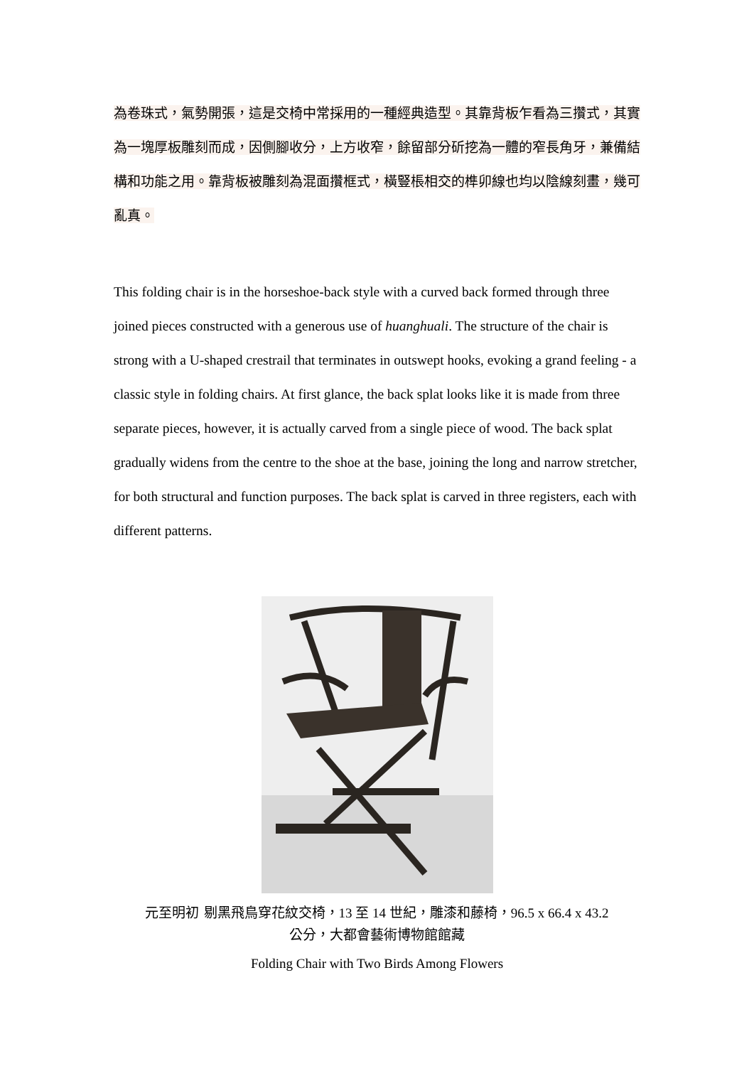為卷珠式，氣勢開張，這是交椅中常採用的一種經典造型。其靠背板乍看為三攢式，其實為一塊厚板雕刻而成，因側腳收分，上方收窄，餘留部分斫挖為一體的窄長角牙，兼備結構和功能之用。靠背板被雕刻為混面攢框式，橫豎棖相交的榫卯線也均以陰線刻畫，幾可亂真。
This folding chair is in the horseshoe-back style with a curved back formed through three joined pieces constructed with a generous use of huanghuali. The structure of the chair is strong with a U-shaped crestrail that terminates in outswept hooks, evoking a grand feeling - a classic style in folding chairs. At first glance, the back splat looks like it is made from three separate pieces, however, it is actually carved from a single piece of wood. The back splat gradually widens from the centre to the shoe at the base, joining the long and narrow stretcher, for both structural and function purposes. The back splat is carved in three registers, each with different patterns.
元至明初 剔黑飛鳥穿花紋交椅，13 至 14 世紀，雕漆和藤椅，96.5 x 66.4 x 43.2
公分，大都會藝術博物館館藏
Folding Chair with Two Birds Among Flowers